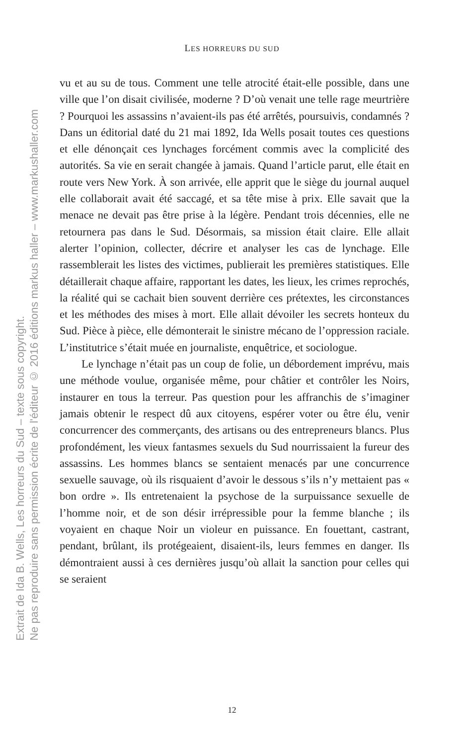Extrait de Ida B. Wells, Les horreurs du Sud – texte sous copyright.
Ne pas reproduire sans permission écrite de l'éditeur © 2016 éditions markus haller – www.markushaller.com
LES HORREURS DU SUD
vu et au su de tous. Comment une telle atrocité était-elle possible, dans une ville que l’on disait civilisée, moderne ? D’où venait une telle rage meurtrière ? Pourquoi les assassins n’avaient-ils pas été arrêtés, poursuivis, condamnés ? Dans un éditorial daté du 21 mai 1892, Ida Wells posait toutes ces questions et elle dénonçait ces lynchages forcément commis avec la complicité des autorités. Sa vie en serait changée à jamais. Quand l’article parut, elle était en route vers New York. À son arrivée, elle apprit que le siège du journal auquel elle collaborait avait été saccagé, et sa tête mise à prix. Elle savait que la menace ne devait pas être prise à la légère. Pendant trois décennies, elle ne retournera pas dans le Sud. Désormais, sa mission était claire. Elle allait alerter l’opinion, collecter, décrire et analyser les cas de lynchage. Elle rassemblerait les listes des victimes, publierait les premières statistiques. Elle détaillerait chaque affaire, rapportant les dates, les lieux, les crimes reprochés, la réalité qui se cachait bien souvent derrière ces prétextes, les circonstances et les méthodes des mises à mort. Elle allait dévoiler les secrets honteux du Sud. Pièce à pièce, elle démonterait le sinistre mécano de l’oppression raciale. L’institutrice s’était muée en journaliste, enquêtrice, et sociologue.
Le lynchage n’était pas un coup de folie, un débordement imprévu, mais une méthode voulue, organisée même, pour châtier et contrôler les Noirs, instaurer en tous la terreur. Pas question pour les affranchis de s’imaginer jamais obtenir le respect dû aux citoyens, espérer voter ou être élu, venir concurrencer des commerçants, des artisans ou des entrepreneurs blancs. Plus profondément, les vieux fantasmes sexuels du Sud nourrissaient la fureur des assassins. Les hommes blancs se sentaient menacés par une concurrence sexuelle sauvage, où ils risquaient d’avoir le dessous s’ils n’y mettaient pas « bon ordre ». Ils entretenaient la psychose de la surpuissance sexuelle de l’homme noir, et de son désir irrépressible pour la femme blanche ; ils voyaient en chaque Noir un violeur en puissance. En fouettant, castrant, pendant, brûlant, ils protégeaient, disaient-ils, leurs femmes en danger. Ils démontraient aussi à ces dernières jusqu’où allait la sanction pour celles qui se seraient
12